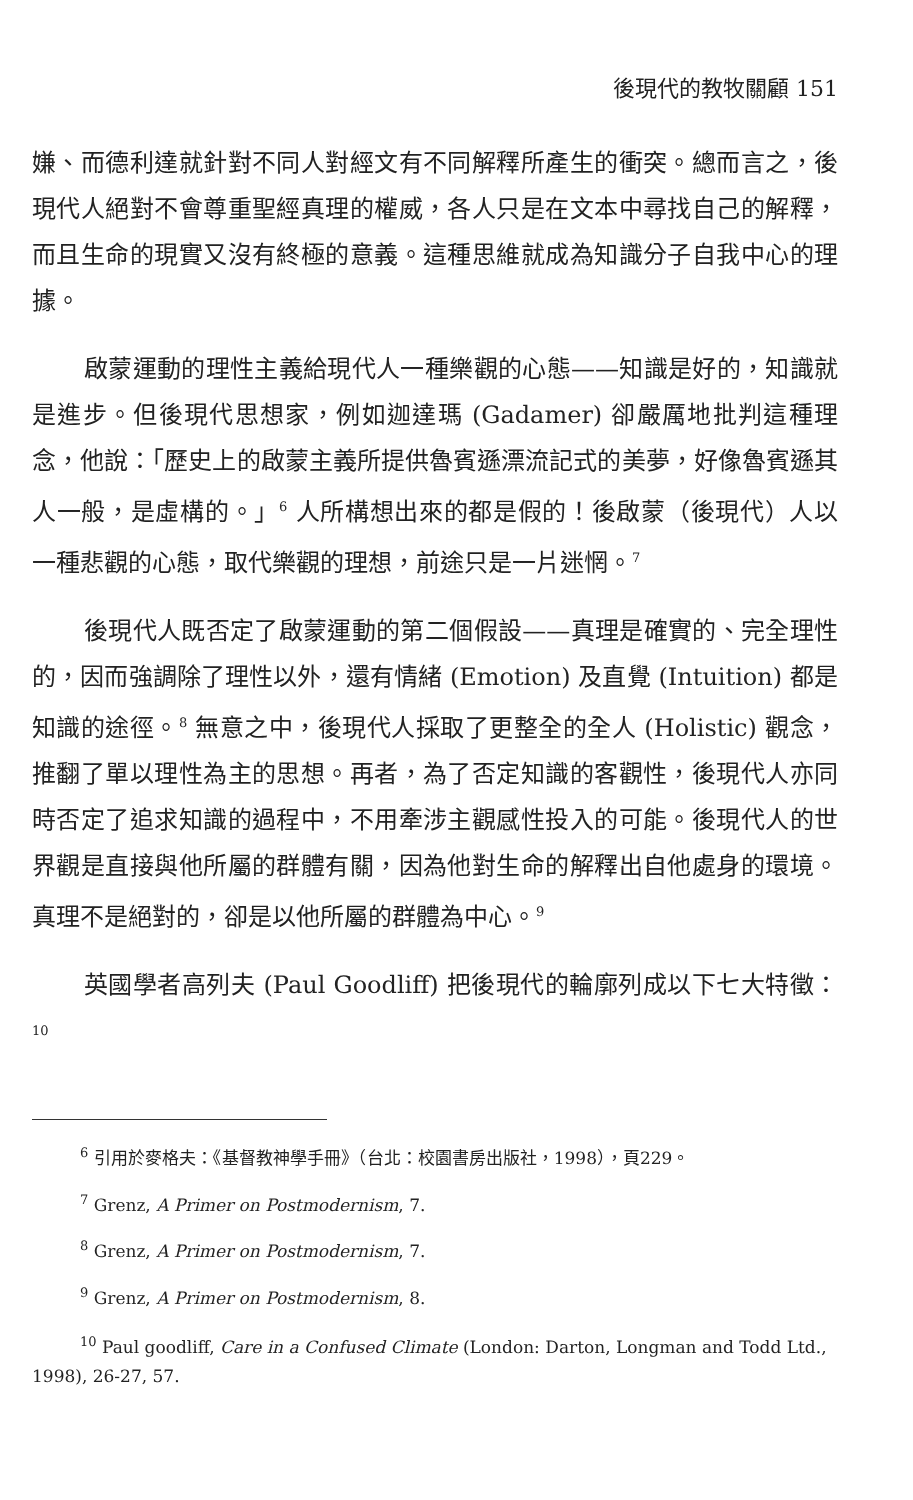後現代的教牧關顧 151
嫌、而德利達就針對不同人對經文有不同解釋所產生的衝突。總而言之，後現代人絕對不會尊重聖經真理的權威，各人只是在文本中尋找自己的解釋，而且生命的現實又沒有終極的意義。這種思維就成為知識分子自我中心的理據。
啟蒙運動的理性主義給現代人一種樂觀的心態——知識是好的，知識就是進步。但後現代思想家，例如迦達瑪 (Gadamer) 卻嚴厲地批判這種理念，他說：「歷史上的啟蒙主義所提供魯賓遜漂流記式的美夢，好像魯賓遜其人一般，是虛構的。」<sup>6</sup> 人所構想出來的都是假的！後啟蒙（後現代）人以一種悲觀的心態，取代樂觀的理想，前途只是一片迷惘。<sup>7</sup>
後現代人既否定了啟蒙運動的第二個假設——真理是確實的、完全理性的，因而強調除了理性以外，還有情緒 (Emotion) 及直覺 (Intuition) 都是知識的途徑。<sup>8</sup> 無意之中，後現代人採取了更整全的全人 (Holistic) 觀念，推翻了單以理性為主的思想。再者，為了否定知識的客觀性，後現代人亦同時否定了追求知識的過程中，不用牽涉主觀感性投入的可能。後現代人的世界觀是直接與他所屬的群體有關，因為他對生命的解釋出自他處身的環境。真理不是絕對的，卻是以他所屬的群體為中心。<sup>9</sup>
英國學者高列夫 (Paul Goodliff) 把後現代的輪廓列成以下七大特徵：<sup>10</sup>
<sup>6</sup> 引用於麥格夫：《基督教神學手冊》（台北：校園書房出版社，1998），頁229。
<sup>7</sup> Grenz, A Primer on Postmodernism, 7.
<sup>8</sup> Grenz, A Primer on Postmodernism, 7.
<sup>9</sup> Grenz, A Primer on Postmodernism, 8.
<sup>10</sup> Paul goodliff, Care in a Confused Climate (London: Darton, Longman and Todd Ltd., 1998), 26-27, 57.